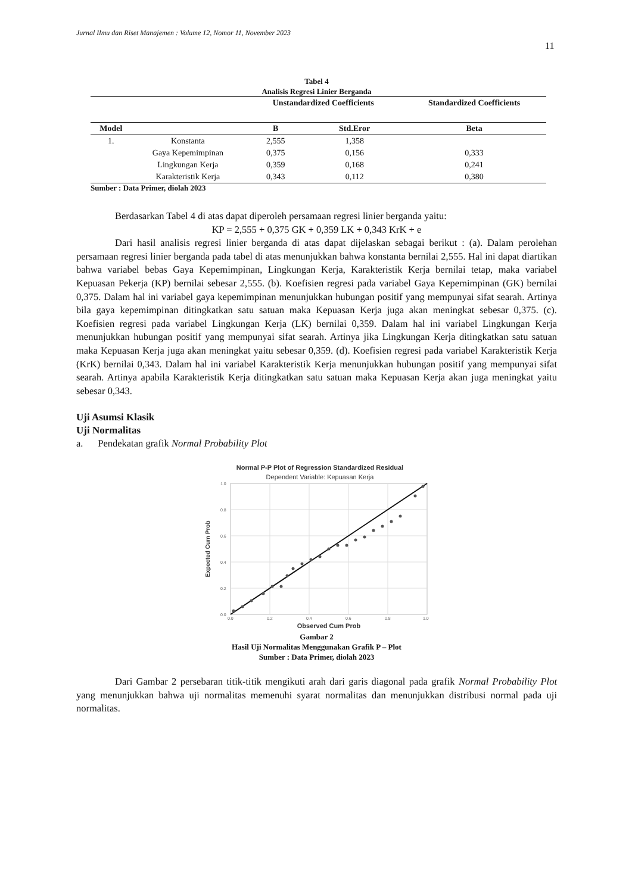Jurnal Ilmu dan Riset Manajemen : Volume 12, Nomor 11, November 2023
11
Tabel 4
Analisis Regresi Linier Berganda
| | | Unstandardized Coefficients | | Standardized Coefficients |
| --- | --- | --- | --- | --- |
| Model | | B | Std.Eror | Beta |
| 1. | Konstanta | 2,555 | 1,358 | |
| | Gaya Kepemimpinan | 0,375 | 0,156 | 0,333 |
| | Lingkungan Kerja | 0,359 | 0,168 | 0,241 |
| | Karakteristik Kerja | 0,343 | 0,112 | 0,380 |
Sumber : Data Primer, diolah 2023
Berdasarkan Tabel 4 di atas dapat diperoleh persamaan regresi linier berganda yaitu:
KP = 2,555 + 0,375 GK + 0,359 LK + 0,343 KrK + e
Dari hasil analisis regresi linier berganda di atas dapat dijelaskan sebagai berikut : (a). Dalam perolehan persamaan regresi linier berganda pada tabel di atas menunjukkan bahwa konstanta bernilai 2,555. Hal ini dapat diartikan bahwa variabel bebas Gaya Kepemimpinan, Lingkungan Kerja, Karakteristik Kerja bernilai tetap, maka variabel Kepuasan Pekerja (KP) bernilai sebesar 2,555. (b). Koefisien regresi pada variabel Gaya Kepemimpinan (GK) bernilai 0,375. Dalam hal ini variabel gaya kepemimpinan menunjukkan hubungan positif yang mempunyai sifat searah. Artinya bila gaya kepemimpinan ditingkatkan satu satuan maka Kepuasan Kerja juga akan meningkat sebesar 0,375. (c). Koefisien regresi pada variabel Lingkungan Kerja (LK) bernilai 0,359. Dalam hal ini variabel Lingkungan Kerja menunjukkan hubungan positif yang mempunyai sifat searah. Artinya jika Lingkungan Kerja ditingkatkan satu satuan maka Kepuasan Kerja juga akan meningkat yaitu sebesar 0,359. (d). Koefisien regresi pada variabel Karakteristik Kerja (KrK) bernilai 0,343. Dalam hal ini variabel Karakteristik Kerja menunjukkan hubungan positif yang mempunyai sifat searah. Artinya apabila Karakteristik Kerja ditingkatkan satu satuan maka Kepuasan Kerja akan juga meningkat yaitu sebesar 0,343.
Uji Asumsi Klasik
Uji Normalitas
a. Pendekatan grafik Normal Probability Plot
Normal P-P Plot of Regression Standardized Residual
Dependent Variable: Kepuasan Kerja
1.0
0.8
0.6
0.4
0.2
0.0
0.0
0.2
0.4
0.6
0.8
1.0
Expected Cum Prob
Observed Cum Prob
Gambar 2
Hasil Uji Normalitas Menggunakan Grafik P – Plot
Sumber : Data Primer, diolah 2023
Dari Gambar 2 persebaran titik-titik mengikuti arah dari garis diagonal pada grafik Normal Probability Plot yang menunjukkan bahwa uji normalitas memenuhi syarat normalitas dan menunjukkan distribusi normal pada uji normalitas.